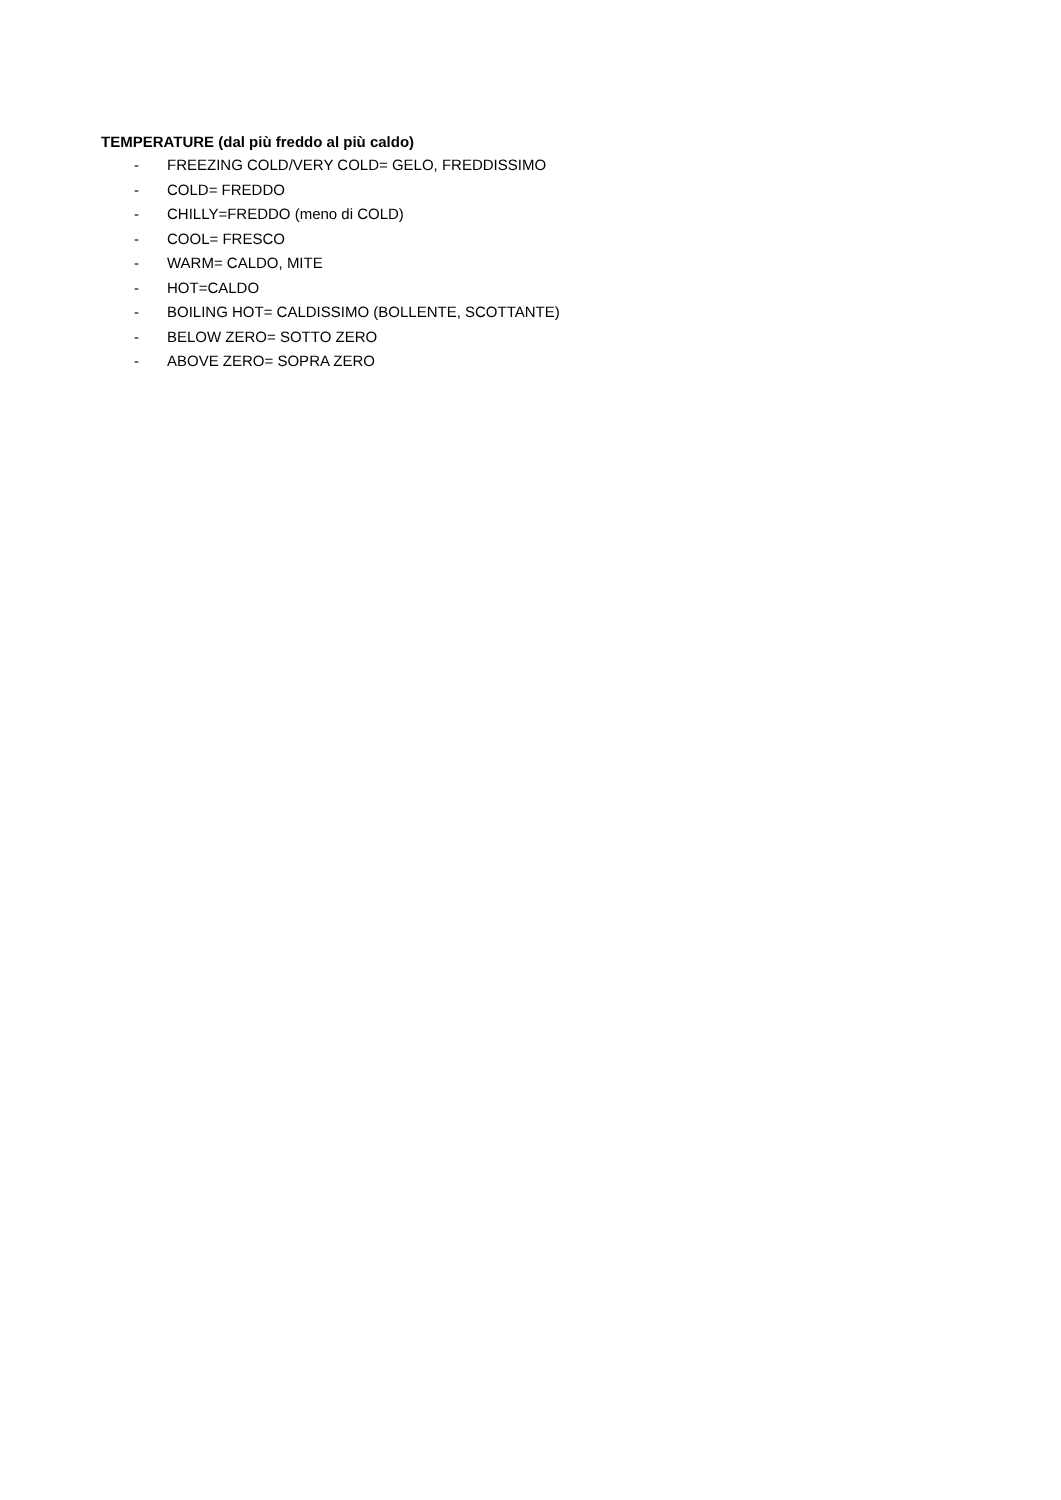TEMPERATURE (dal più freddo al più caldo)
- FREEZING COLD/VERY COLD= GELO, FREDDISSIMO
- COLD= FREDDO
- CHILLY=FREDDO (meno di COLD)
- COOL= FRESCO
- WARM= CALDO, MITE
- HOT=CALDO
- BOILING HOT= CALDISSIMO (BOLLENTE, SCOTTANTE)
- BELOW ZERO= SOTTO ZERO
- ABOVE ZERO= SOPRA ZERO